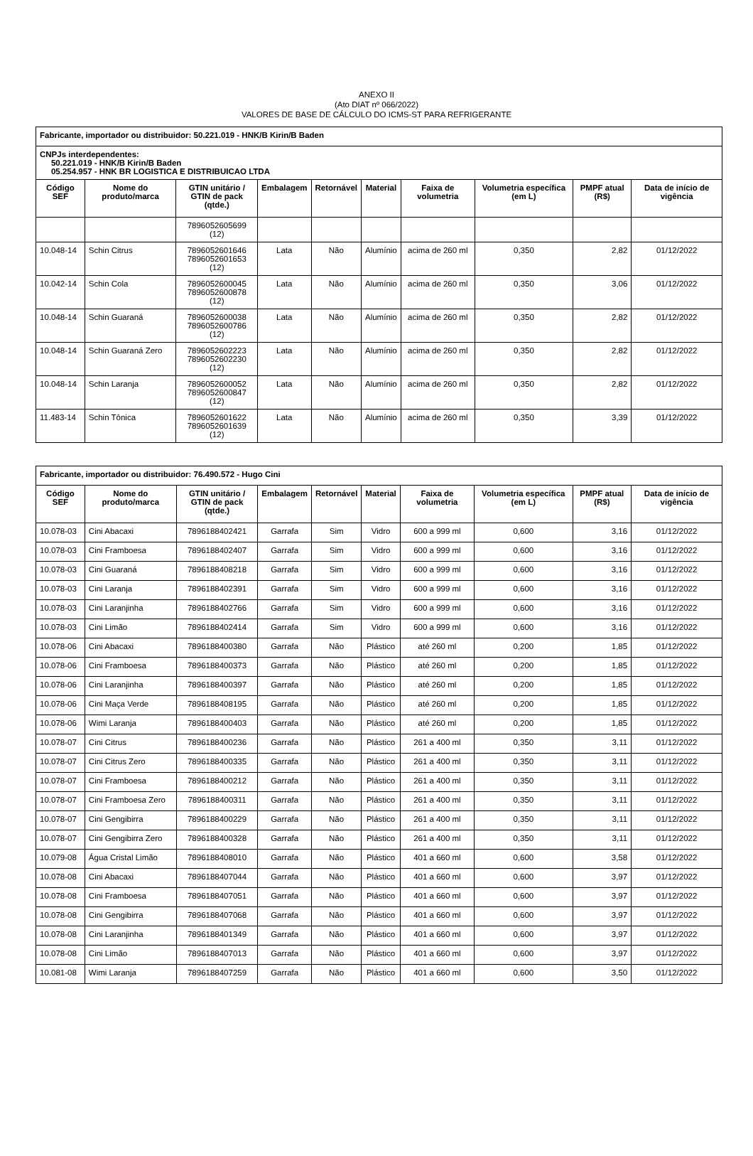ANEXO II
(Ato DIAT nº 066/2022)
VALORES DE BASE DE CÁLCULO DO ICMS-ST PARA REFRIGERANTE
| Fabricante, importador ou distribuidor: 50.221.019 - HNK/B Kirin/B Baden | | | | | | | | | |
| CNPJs interdependentes: 50.221.019 - HNK/B Kirin/B Baden 05.254.957 - HNK BR LOGISTICA E DISTRIBUICAO LTDA | | | | | | | | | |
| Código SEF | Nome do produto/marca | GTIN unitário / GTIN de pack (qtde.) | Embalagem | Retornável | Material | Faixa de volumetria | Volumetria específica (em L) | PMPF atual (R$) | Data de início de vigência |
| | | 7896052605699 (12) | | | | | | | |
| 10.048-14 | Schin Citrus | 7896052601646 7896052601653 (12) | Lata | Não | Alumínio | acima de 260 ml | 0,350 | 2,82 | 01/12/2022 |
| 10.042-14 | Schin Cola | 7896052600045 7896052600878 (12) | Lata | Não | Alumínio | acima de 260 ml | 0,350 | 3,06 | 01/12/2022 |
| 10.048-14 | Schin Guaraná | 7896052600038 7896052600786 (12) | Lata | Não | Alumínio | acima de 260 ml | 0,350 | 2,82 | 01/12/2022 |
| 10.048-14 | Schin Guaraná Zero | 7896052602223 7896052602230 (12) | Lata | Não | Alumínio | acima de 260 ml | 0,350 | 2,82 | 01/12/2022 |
| 10.048-14 | Schin Laranja | 7896052600052 7896052600847 (12) | Lata | Não | Alumínio | acima de 260 ml | 0,350 | 2,82 | 01/12/2022 |
| 11.483-14 | Schin Tônica | 7896052601622 7896052601639 (12) | Lata | Não | Alumínio | acima de 260 ml | 0,350 | 3,39 | 01/12/2022 |
| Fabricante, importador ou distribuidor: 76.490.572 - Hugo Cini | | | | | | | | | |
| Código SEF | Nome do produto/marca | GTIN unitário / GTIN de pack (qtde.) | Embalagem | Retornável | Material | Faixa de volumetria | Volumetria específica (em L) | PMPF atual (R$) | Data de início de vigência |
| 10.078-03 | Cini Abacaxi | 7896188402421 | Garrafa | Sim | Vidro | 600 a 999 ml | 0,600 | 3,16 | 01/12/2022 |
| 10.078-03 | Cini Framboesa | 7896188402407 | Garrafa | Sim | Vidro | 600 a 999 ml | 0,600 | 3,16 | 01/12/2022 |
| 10.078-03 | Cini Guaraná | 7896188408218 | Garrafa | Sim | Vidro | 600 a 999 ml | 0,600 | 3,16 | 01/12/2022 |
| 10.078-03 | Cini Laranja | 7896188402391 | Garrafa | Sim | Vidro | 600 a 999 ml | 0,600 | 3,16 | 01/12/2022 |
| 10.078-03 | Cini Laranjinha | 7896188402766 | Garrafa | Sim | Vidro | 600 a 999 ml | 0,600 | 3,16 | 01/12/2022 |
| 10.078-03 | Cini Limão | 7896188402414 | Garrafa | Sim | Vidro | 600 a 999 ml | 0,600 | 3,16 | 01/12/2022 |
| 10.078-06 | Cini Abacaxi | 7896188400380 | Garrafa | Não | Plástico | até 260 ml | 0,200 | 1,85 | 01/12/2022 |
| 10.078-06 | Cini Framboesa | 7896188400373 | Garrafa | Não | Plástico | até 260 ml | 0,200 | 1,85 | 01/12/2022 |
| 10.078-06 | Cini Laranjinha | 7896188400397 | Garrafa | Não | Plástico | até 260 ml | 0,200 | 1,85 | 01/12/2022 |
| 10.078-06 | Cini Maça Verde | 7896188408195 | Garrafa | Não | Plástico | até 260 ml | 0,200 | 1,85 | 01/12/2022 |
| 10.078-06 | Wimi Laranja | 7896188400403 | Garrafa | Não | Plástico | até 260 ml | 0,200 | 1,85 | 01/12/2022 |
| 10.078-07 | Cini Citrus | 7896188400236 | Garrafa | Não | Plástico | 261 a 400 ml | 0,350 | 3,11 | 01/12/2022 |
| 10.078-07 | Cini Citrus Zero | 7896188400335 | Garrafa | Não | Plástico | 261 a 400 ml | 0,350 | 3,11 | 01/12/2022 |
| 10.078-07 | Cini Framboesa | 7896188400212 | Garrafa | Não | Plástico | 261 a 400 ml | 0,350 | 3,11 | 01/12/2022 |
| 10.078-07 | Cini Framboesa Zero | 7896188400311 | Garrafa | Não | Plástico | 261 a 400 ml | 0,350 | 3,11 | 01/12/2022 |
| 10.078-07 | Cini Gengibirra | 7896188400229 | Garrafa | Não | Plástico | 261 a 400 ml | 0,350 | 3,11 | 01/12/2022 |
| 10.078-07 | Cini Gengibirra Zero | 7896188400328 | Garrafa | Não | Plástico | 261 a 400 ml | 0,350 | 3,11 | 01/12/2022 |
| 10.079-08 | Água Cristal Limão | 7896188408010 | Garrafa | Não | Plástico | 401 a 660 ml | 0,600 | 3,58 | 01/12/2022 |
| 10.078-08 | Cini Abacaxi | 7896188407044 | Garrafa | Não | Plástico | 401 a 660 ml | 0,600 | 3,97 | 01/12/2022 |
| 10.078-08 | Cini Framboesa | 7896188407051 | Garrafa | Não | Plástico | 401 a 660 ml | 0,600 | 3,97 | 01/12/2022 |
| 10.078-08 | Cini Gengibirra | 7896188407068 | Garrafa | Não | Plástico | 401 a 660 ml | 0,600 | 3,97 | 01/12/2022 |
| 10.078-08 | Cini Laranjinha | 7896188401349 | Garrafa | Não | Plástico | 401 a 660 ml | 0,600 | 3,97 | 01/12/2022 |
| 10.078-08 | Cini Limão | 7896188407013 | Garrafa | Não | Plástico | 401 a 660 ml | 0,600 | 3,97 | 01/12/2022 |
| 10.081-08 | Wimi Laranja | 7896188407259 | Garrafa | Não | Plástico | 401 a 660 ml | 0,600 | 3,50 | 01/12/2022 |